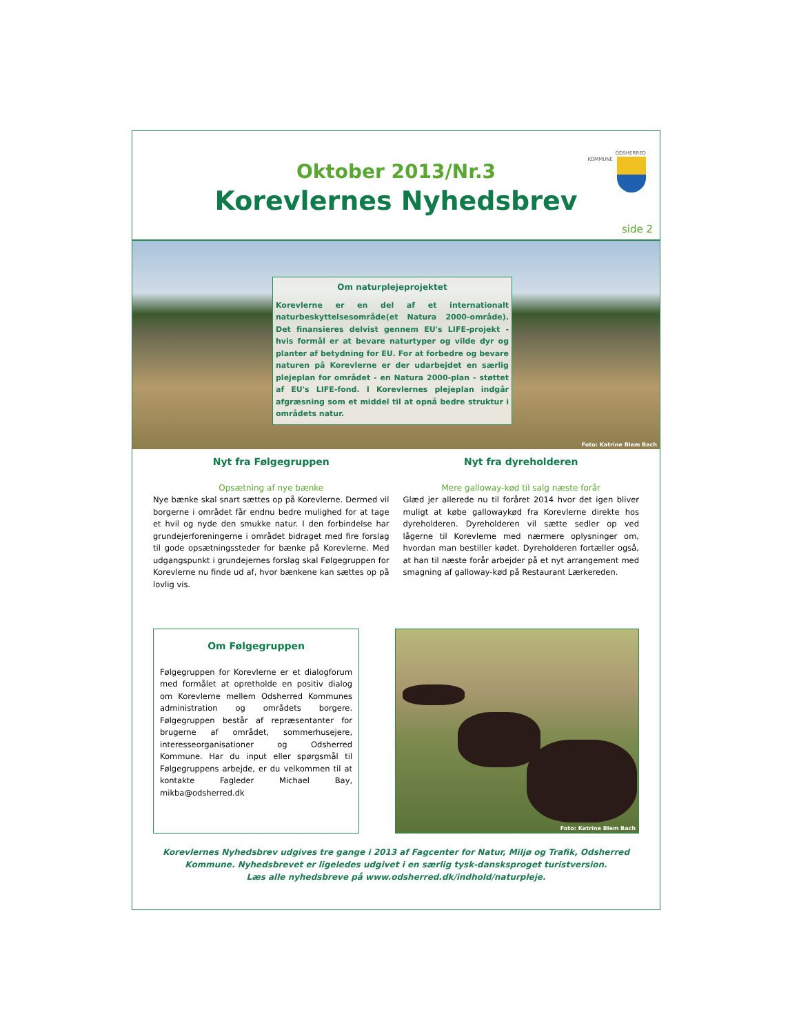ODSHERRED
KOMMUNE
Oktober 2013/Nr.3
Korevlernes Nyhedsbrev
side 2
Om naturplejeprojektet
Korevlerne er en del af et internationalt naturbeskyttelsesområde(et Natura 2000-område). Det finansieres delvist gennem EU's LIFE-projekt - hvis formål er at bevare naturtyper og vilde dyr og planter af betydning for EU. For at forbedre og bevare naturen på Korevlerne er der udarbejdet en særlig plejeplan for området - en Natura 2000-plan - støttet af EU's LIFE-fond. I Korevlernes plejeplan indgår afgræsning som et middel til at opnå bedre struktur i områdets natur.
Foto: Katrine Blem Bach
Nyt fra Følgegruppen
Opsætning af nye bænke
Nye bænke skal snart sættes op på Korevlerne. Dermed vil borgerne i området får endnu bedre mulighed for at tage et hvil og nyde den smukke natur. I den forbindelse har grundejerforeningerne i området bidraget med fire forslag til gode opsætningssteder for bænke på Korevlerne. Med udgangspunkt i grundejernes forslag skal Følgegruppen for Korevlerne nu finde ud af, hvor bænkene kan sættes op på lovlig vis.
Nyt fra dyreholderen
Mere galloway-kød til salg næste forår
Glæd jer allerede nu til foråret 2014 hvor det igen bliver muligt at købe gallowaykød fra Korevlerne direkte hos dyreholderen. Dyreholderen vil sætte sedler op ved lågerne til Korevlerne med nærmere oplysninger om, hvordan man bestiller kødet. Dyreholderen fortæller også, at han til næste forår arbejder på et nyt arrangement med smagning af galloway-kød på Restaurant Lærkereden.
Om Følgegruppen
Følgegruppen for Korevlerne er et dialogforum med formålet at opretholde en positiv dialog om Korevlerne mellem Odsherred Kommunes administration og områdets borgere. Følgegruppen består af repræsentanter for brugerne af området, sommerhusejere, interesseorganisationer og Odsherred Kommune. Har du input eller spørgsmål til Følgegruppens arbejde, er du velkommen til at kontakte Fagleder Michael Bay, mikba@odsherred.dk
Foto: Katrine Blem Bach
Korevlernes Nyhedsbrev udgives tre gange i 2013 af Fagcenter for Natur, Miljø og Trafik, Odsherred Kommune. Nyhedsbrevet er ligeledes udgivet i en særlig tysk-dansksproget turistversion.
Læs alle nyhedsbreve på www.odsherred.dk/indhold/naturpleje.